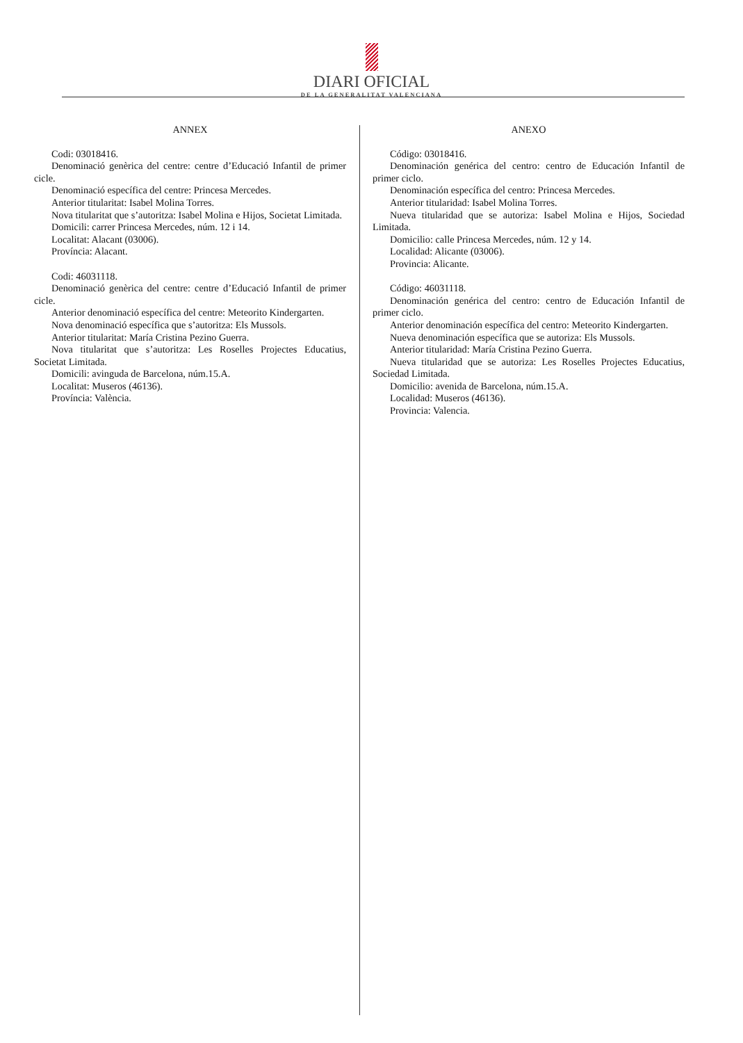DIARI OFICIAL
DE LA GENERALITAT VALENCIANA
ANNEX
Codi: 03018416.
Denominació genèrica del centre: centre d’Educació Infantil de primer cicle.
Denominació específica del centre: Princesa Mercedes.
Anterior titularitat: Isabel Molina Torres.
Nova titularitat que s’autoritza: Isabel Molina e Hijos, Societat Limitada.
Domicili: carrer Princesa Mercedes, núm. 12 i 14.
Localitat: Alacant (03006).
Província: Alacant.
Codi: 46031118.
Denominació genèrica del centre: centre d’Educació Infantil de primer cicle.
Anterior denominació específica del centre: Meteorito Kindergarten.
Nova denominació específica que s’autoritza: Els Mussols.
Anterior titularitat: María Cristina Pezino Guerra.
Nova titularitat que s’autoritza: Les Roselles Projectes Educatius, Societat Limitada.
Domicili: avinguda de Barcelona, núm.15.A.
Localitat: Museros (46136).
Província: València.
ANEXO
Código: 03018416.
Denominación genérica del centro: centro de Educación Infantil de primer ciclo.
Denominación específica del centro: Princesa Mercedes.
Anterior titularidad: Isabel Molina Torres.
Nueva titularidad que se autoriza: Isabel Molina e Hijos, Sociedad Limitada.
Domicilio: calle Princesa Mercedes, núm. 12 y 14.
Localidad: Alicante (03006).
Provincia: Alicante.
Código: 46031118.
Denominación genérica del centro: centro de Educación Infantil de primer ciclo.
Anterior denominación específica del centro: Meteorito Kindergarten.
Nueva denominación específica que se autoriza: Els Mussols.
Anterior titularidad: María Cristina Pezino Guerra.
Nueva titularidad que se autoriza: Les Roselles Projectes Educatius, Sociedad Limitada.
Domicilio: avenida de Barcelona, núm.15.A.
Localidad: Museros (46136).
Provincia: Valencia.